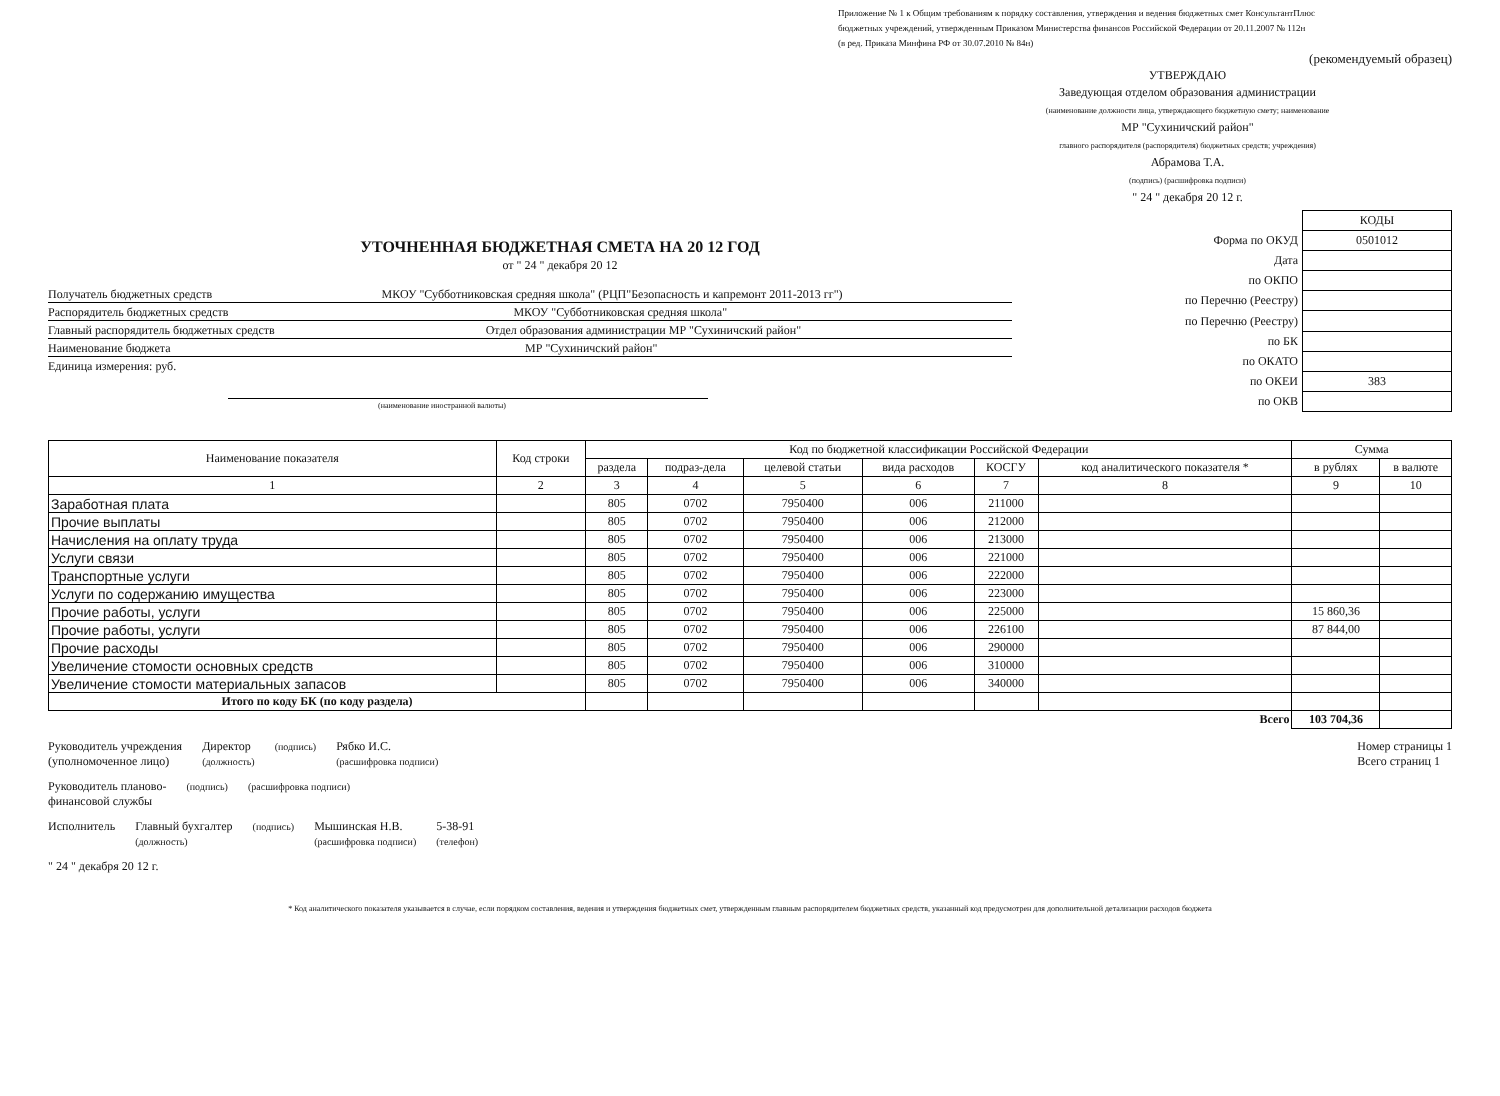Приложение № 1 к Общим требованиям к порядку составления, утверждения и ведения бюджетных смет КонсультантПлюс
бюджетных учреждений, утвержденным Приказом Министерства финансов Российской Федерации от 20.11.2007 № 112н
(в ред. Приказа Минфина РФ от 30.07.2010 № 84н)
(рекомендуемый образец)
УТВЕРЖДАЮ
Заведующая отделом образования администрации
(наименование должности лица, утверждающего бюджетную смету; наименование
МР "Сухиничский район"
главного распорядителя (распорядителя) бюджетных средств; учреждения)
Абрамова Т.А.
(подпись) (расшифровка подписи)
" 24 " декабря 20 12 г.
УТОЧНЕННАЯ БЮДЖЕТНАЯ СМЕТА НА 20 12 ГОД
от " 24 " декабря 20 12
Получатель бюджетных средств МКОУ "Субботниковская средняя школа" (РЦП"Безопасность и капремонт 2011-2013 гг")
Распорядитель бюджетных средств МКОУ "Субботниковская средняя школа"
Главный распорядитель бюджетных средств Отдел образования администрации МР "Сухиничский район"
Наименование бюджета МР "Сухиничский район"
Единица измерения: руб.
(наименование иностранной валюты)
| | КОДЫ |
| Форма по ОКУД | 0501012 |
| Дата | |
| по ОКПО | |
| по Перечню (Реестру) | |
| по Перечню (Реестру) | |
| по БК | |
| по ОКАТО | |
| по ОКЕИ | 383 |
| по ОКВ | |
| Наименование показателя | Код строки | Код по бюджетной классификации Российской Федерации | | | | | | Сумма | |
| --- | --- | --- | --- | --- | --- | --- | --- | --- | --- |
| | | раздела | подраз-дела | целевой статьи | вида расходов | КОСГУ | код аналитического показателя * | в рублях | в валюте |
| 1 | 2 | 3 | 4 | 5 | 6 | 7 | 8 | 9 | 10 |
| Заработная плата | | 805 | 0702 | 7950400 | 006 | 211000 | | | |
| Прочие выплаты | | 805 | 0702 | 7950400 | 006 | 212000 | | | |
| Начисления на оплату труда | | 805 | 0702 | 7950400 | 006 | 213000 | | | |
| Услуги связи | | 805 | 0702 | 7950400 | 006 | 221000 | | | |
| Транспортные услуги | | 805 | 0702 | 7950400 | 006 | 222000 | | | |
| Услуги по содержанию имущества | | 805 | 0702 | 7950400 | 006 | 223000 | | | |
| Прочие работы, услуги | | 805 | 0702 | 7950400 | 006 | 225000 | | 15 860,36 | |
| Прочие работы, услуги | | 805 | 0702 | 7950400 | 006 | 226100 | | 87 844,00 | |
| Прочие расходы | | 805 | 0702 | 7950400 | 006 | 290000 | | | |
| Увеличение стомости основных средств | | 805 | 0702 | 7950400 | 006 | 310000 | | | |
| Увеличение стомости материальных запасов | | 805 | 0702 | 7950400 | 006 | 340000 | | | |
| Итого по коду БК (по коду раздела) | | | | | | | | | |
| Всего | | | | | | | | 103 704,36 | |
Руководитель учреждения
(уполномоченное лицо)
Директор
(должность)
(подпись)
Рябко И.С.
(расшифровка подписи)
Номер страницы 1
Всего страниц 1
Руководитель планово-
финансовой службы
(подпись) (расшифровка подписи)
Исполнитель Главный бухгалтер
(должность)
(подпись)
Мышинская Н.В.
(расшифровка подписи)
5-38-91
(телефон)
" 24 " декабря 20 12 г.
* Код аналитического показателя указывается в случае, если порядком составления, ведения и утверждения бюджетных смет, утвержденным главным распорядителем бюджетных средств, указанный код предусмотрен для дополнительной детализации расходов бюджета